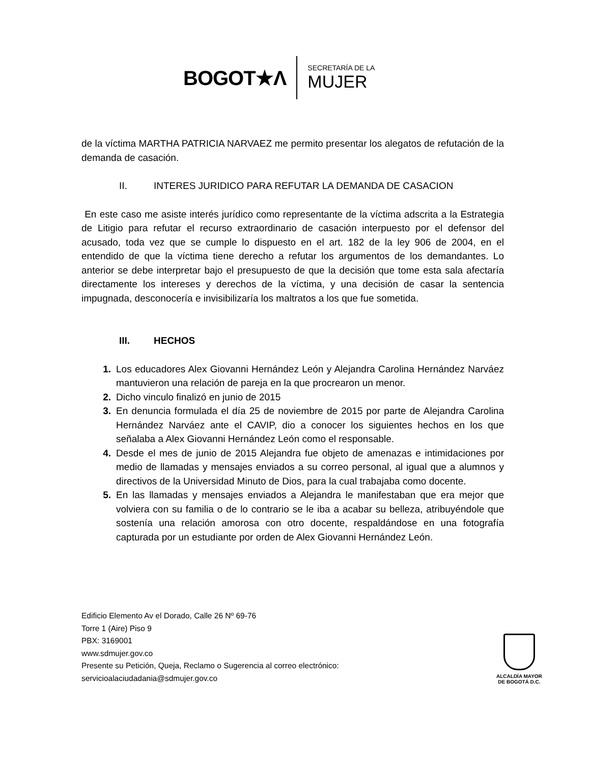BOGOT★Λ
SECRETARÍA DE LA
MUJER
de la víctima MARTHA PATRICIA NARVAEZ me permito presentar los alegatos de refutación de la demanda de casación.
II. INTERES JURIDICO PARA REFUTAR LA DEMANDA DE CASACION
En este caso me asiste interés jurídico como representante de la víctima adscrita a la Estrategia de Litigio para refutar el recurso extraordinario de casación interpuesto por el defensor del acusado, toda vez que se cumple lo dispuesto en el art. 182 de la ley 906 de 2004, en el entendido de que la víctima tiene derecho a refutar los argumentos de los demandantes. Lo anterior se debe interpretar bajo el presupuesto de que la decisión que tome esta sala afectaría directamente los intereses y derechos de la víctima, y una decisión de casar la sentencia impugnada, desconocería e invisibilizaría los maltratos a los que fue sometida.
III. HECHOS
1. Los educadores Alex Giovanni Hernández León y Alejandra Carolina Hernández Narváez mantuvieron una relación de pareja en la que procrearon un menor.
2. Dicho vinculo finalizó en junio de 2015
3. En denuncia formulada el día 25 de noviembre de 2015 por parte de Alejandra Carolina Hernández Narváez ante el CAVIP, dio a conocer los siguientes hechos en los que señalaba a Alex Giovanni Hernández León como el responsable.
4. Desde el mes de junio de 2015 Alejandra fue objeto de amenazas e intimidaciones por medio de llamadas y mensajes enviados a su correo personal, al igual que a alumnos y directivos de la Universidad Minuto de Dios, para la cual trabajaba como docente.
5. En las llamadas y mensajes enviados a Alejandra le manifestaban que era mejor que volviera con su familia o de lo contrario se le iba a acabar su belleza, atribuyéndole que sostenía una relación amorosa con otro docente, respaldándose en una fotografía capturada por un estudiante por orden de Alex Giovanni Hernández León.
Edificio Elemento Av el Dorado, Calle 26 Nº 69-76
Torre 1 (Aire) Piso 9
PBX: 3169001
www.sdmujer.gov.co
Presente su Petición, Queja, Reclamo o Sugerencia al correo electrónico:
servicioalaciudadania@sdmujer.gov.co
ALCALDÍA MAYOR
DE BOGOTÁ D.C.